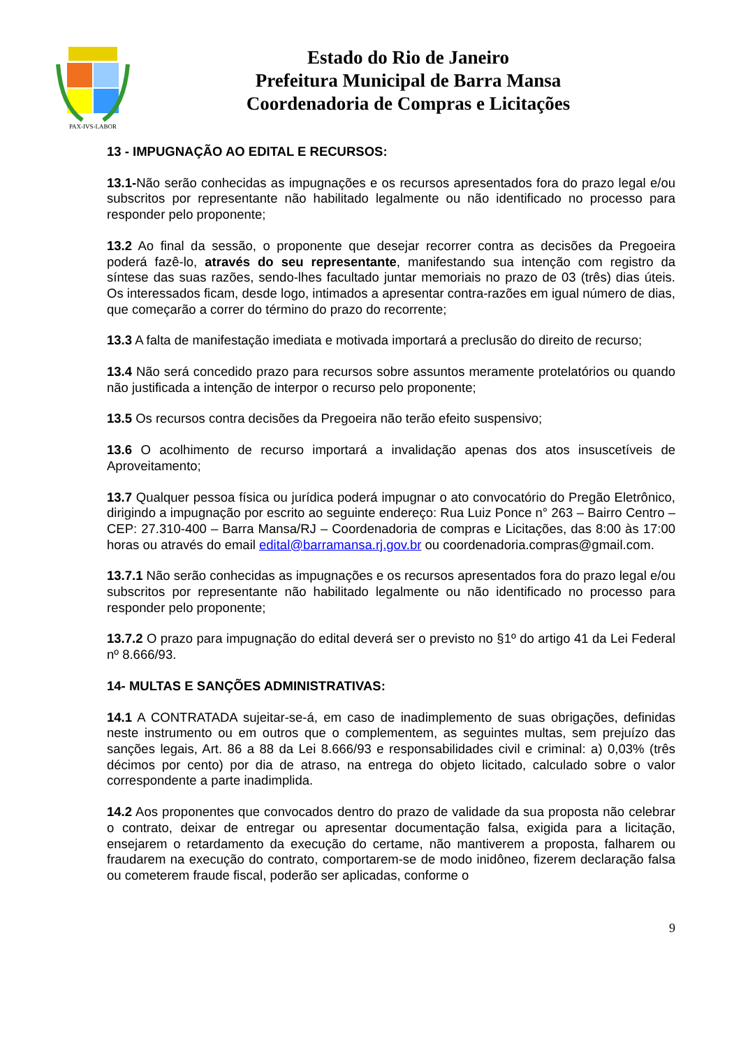PAX-IVS-LABOR
Estado do Rio de Janeiro
Prefeitura Municipal de Barra Mansa
Coordenadoria de Compras e Licitações
13 - IMPUGNAÇÃO AO EDITAL E RECURSOS:
13.1-Não serão conhecidas as impugnações e os recursos apresentados fora do prazo legal e/ou subscritos por representante não habilitado legalmente ou não identificado no processo para responder pelo proponente;
13.2 Ao final da sessão, o proponente que desejar recorrer contra as decisões da Pregoeira poderá fazê-lo, através do seu representante, manifestando sua intenção com registro da síntese das suas razões, sendo-lhes facultado juntar memoriais no prazo de 03 (três) dias úteis. Os interessados ficam, desde logo, intimados a apresentar contra-razões em igual número de dias, que começarão a correr do término do prazo do recorrente;
13.3 A falta de manifestação imediata e motivada importará a preclusão do direito de recurso;
13.4 Não será concedido prazo para recursos sobre assuntos meramente protelatórios ou quando não justificada a intenção de interpor o recurso pelo proponente;
13.5 Os recursos contra decisões da Pregoeira não terão efeito suspensivo;
13.6 O acolhimento de recurso importará a invalidação apenas dos atos insuscetíveis de Aproveitamento;
13.7 Qualquer pessoa física ou jurídica poderá impugnar o ato convocatório do Pregão Eletrônico, dirigindo a impugnação por escrito ao seguinte endereço: Rua Luiz Ponce n° 263 – Bairro Centro – CEP: 27.310-400 – Barra Mansa/RJ – Coordenadoria de compras e Licitações, das 8:00 às 17:00 horas ou através do email edital@barramansa.rj.gov.br ou coordenadoria.compras@gmail.com.
13.7.1 Não serão conhecidas as impugnações e os recursos apresentados fora do prazo legal e/ou subscritos por representante não habilitado legalmente ou não identificado no processo para responder pelo proponente;
13.7.2 O prazo para impugnação do edital deverá ser o previsto no §1º do artigo 41 da Lei Federal nº 8.666/93.
14- MULTAS E SANÇÕES ADMINISTRATIVAS:
14.1 A CONTRATADA sujeitar-se-á, em caso de inadimplemento de suas obrigações, definidas neste instrumento ou em outros que o complementem, as seguintes multas, sem prejuízo das sanções legais, Art. 86 a 88 da Lei 8.666/93 e responsabilidades civil e criminal: a) 0,03% (três décimos por cento) por dia de atraso, na entrega do objeto licitado, calculado sobre o valor correspondente a parte inadimplida.
14.2 Aos proponentes que convocados dentro do prazo de validade da sua proposta não celebrar o contrato, deixar de entregar ou apresentar documentação falsa, exigida para a licitação, ensejarem o retardamento da execução do certame, não mantiverem a proposta, falharem ou fraudarem na execução do contrato, comportarem-se de modo inidôneo, fizerem declaração falsa ou cometerem fraude fiscal, poderão ser aplicadas, conforme o
9